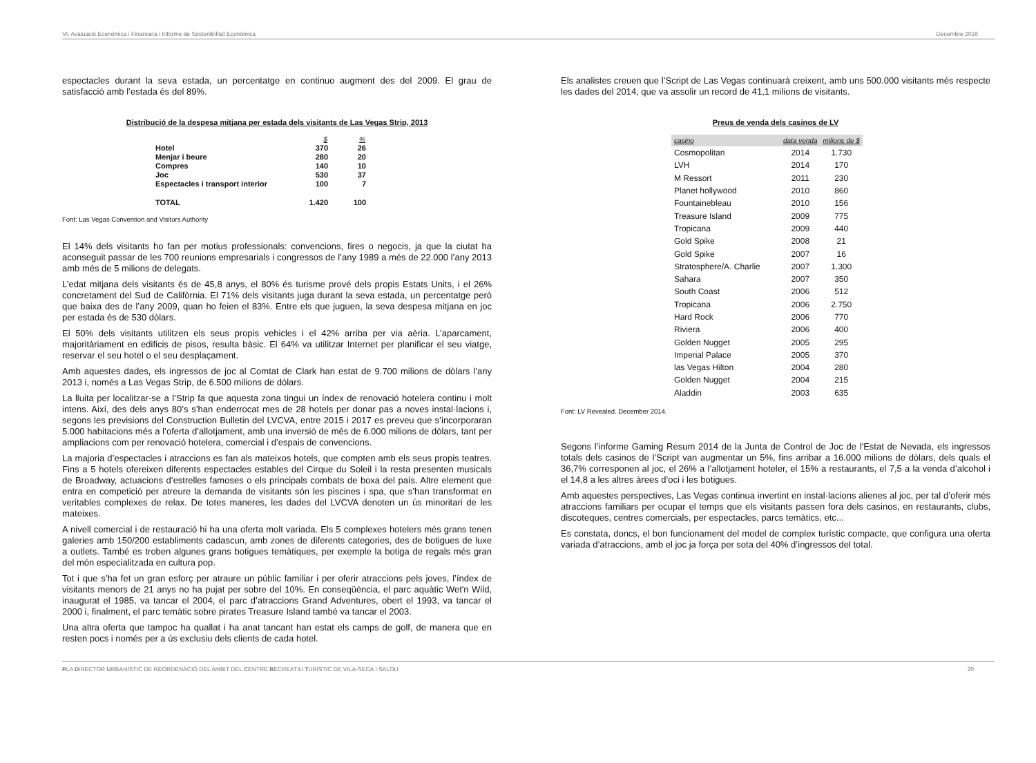VI. Avaluació Econòmica i Financera i Informe de Sostenibilitat Econòmica Desembre 2016
espectacles durant la seva estada, un percentatge en continuo augment des del 2009. El grau de satisfacció amb l’estada és del 89%.
Distribució de la despesa mitjana per estada dels visitants de Las Vegas Strip, 2013
| | $ | % |
| --- | --- | --- |
| Hotel | 370 | 26 |
| Menjar i beure | 280 | 20 |
| Compres | 140 | 10 |
| Joc | 530 | 37 |
| Espectacles i transport interior | 100 | 7 |
| TOTAL | 1.420 | 100 |
Font: Las Vegas Convention and Visitors Authority
El 14% dels visitants ho fan per motius professionals: convencions, fires o negocis, ja que la ciutat ha aconseguit passar de les 700 reunions empresarials i congressos de l’any 1989 a més de 22.000 l’any 2013 amb més de 5 milions de delegats.
L’edat mitjana dels visitants és de 45,8 anys, el 80% és turisme prové dels propis Estats Units, i el 26% concretament del Sud de Califòrnia. El 71% dels visitants juga durant la seva estada, un percentatge però que baixa des de l’any 2009, quan ho feien el 83%. Entre els que juguen, la seva despesa mitjana en joc per estada és de 530 dòlars.
El 50% dels visitants utilitzen els seus propis vehicles i el 42% arriba per via aèria. L’aparcament, majoritàriament en edificis de pisos, resulta bàsic. El 64% va utilitzar Internet per planificar el seu viatge, reservar el seu hotel o el seu desplaçament.
Amb aquestes dades, els ingressos de joc al Comtat de Clark han estat de 9.700 milions de dòlars l’any 2013 i, només a Las Vegas Strip, de 6.500 milions de dòlars.
La lluita per localitzar-se a l’Strip fa que aquesta zona tingui un índex de renovació hotelera continu i molt intens. Així, des dels anys 80’s s’han enderrocat mes de 28 hotels per donar pas a noves instal·lacions i, segons les previsions del Construction Bulletin del LVCVA, entre 2015 i 2017 es preveu que s’incorporaran 5.000 habitacions més a l’oferta d’allotjament, amb una inversió de més de 6.000 milions de dòlars, tant per ampliacions com per renovació hotelera, comercial i d’espais de convencions.
La majoria d’espectacles i atraccions es fan als mateixos hotels, que compten amb els seus propis teatres. Fins a 5 hotels ofereixen diferents espectacles estables del Cirque du Soleil i la resta presenten musicals de Broadway, actuacions d’estrelles famoses o els principals combats de boxa del país. Altre element que entra en competició per atreure la demanda de visitants són les piscines i spa, que s’han transformat en veritables complexes de relax. De totes maneres, les dades del LVCVA denoten un ús minoritari de les mateixes.
A nivell comercial i de restauració hi ha una oferta molt variada. Els 5 complexes hotelers més grans tenen galeries amb 150/200 establiments cadascun, amb zones de diferents categories, des de botigues de luxe a outlets. També es troben algunes grans botigues temàtiques, per exemple la botiga de regals més gran del món especialitzada en cultura pop.
Tot i que s’ha fet un gran esforç per atraure un públic familiar i per oferir atraccions pels joves, l’índex de visitants menors de 21 anys no ha pujat per sobre del 10%. En conseqüència, el parc aquàtic Wet'n Wild, inaugurat el 1985, va tancar el 2004, el parc d’atraccions Grand Adventures, obert el 1993, va tancar el 2000 i, finalment, el parc temàtic sobre pirates Treasure Island també va tancar el 2003.
Una altra oferta que tampoc ha quallat i ha anat tancant han estat els camps de golf, de manera que en resten pocs i només per a ús exclusiu dels clients de cada hotel.
Els analistes creuen que l’Script de Las Vegas continuarà creixent, amb uns 500.000 visitants més respecte les dades del 2014, que va assolir un record de 41,1 milions de visitants.
Preus de venda dels casinos de LV
| casino | data venda | milions de $ |
| --- | --- | --- |
| Cosmopolitan | 2014 | 1.730 |
| LVH | 2014 | 170 |
| M Ressort | 2011 | 230 |
| Planet hollywood | 2010 | 860 |
| Fountainebleau | 2010 | 156 |
| Treasure Island | 2009 | 775 |
| Tropicana | 2009 | 440 |
| Gold Spike | 2008 | 21 |
| Gold Spike | 2007 | 16 |
| Stratosphere/A. Charlie | 2007 | 1.300 |
| Sahara | 2007 | 350 |
| South Coast | 2006 | 512 |
| Tropicana | 2006 | 2.750 |
| Hard Rock | 2006 | 770 |
| Riviera | 2006 | 400 |
| Golden Nugget | 2005 | 295 |
| Imperial Palace | 2005 | 370 |
| las Vegas Hilton | 2004 | 280 |
| Golden Nugget | 2004 | 215 |
| Aladdin | 2003 | 635 |
Font: LV Revealed. December 2014.
Segons l’informe Gaming Resum 2014 de la Junta de Control de Joc de l'Estat de Nevada, els ingressos totals dels casinos de l’Script van augmentar un 5%, fins arribar a 16.000 milions de dòlars, dels quals el 36,7% corresponen al joc, el 26% a l’allotjament hoteler, el 15% a restaurants, el 7,5 a la venda d’alcohol i el 14,8 a les altres àrees d’oci i les botigues.
Amb aquestes perspectives, Las Vegas continua invertint en instal·lacions alienes al joc, per tal d’oferir més atraccions familiars per ocupar el temps que els visitants passen fora dels casinos, en restaurants, clubs, discoteques, centres comercials, per espectacles, parcs temàtics, etc...
Es constata, doncs, el bon funcionament del model de complex turístic compacte, que configura una oferta variada d’atraccions, amb el joc ja força per sota del 40% d’ingressos del total.
PLA DIRECTOR URBANÍSTIC DE REORDENACIÓ DEL’ÀMBIT DEL CENTRE RECREATIU TURÍSTIC DE VILA-SECA I SALOU 20